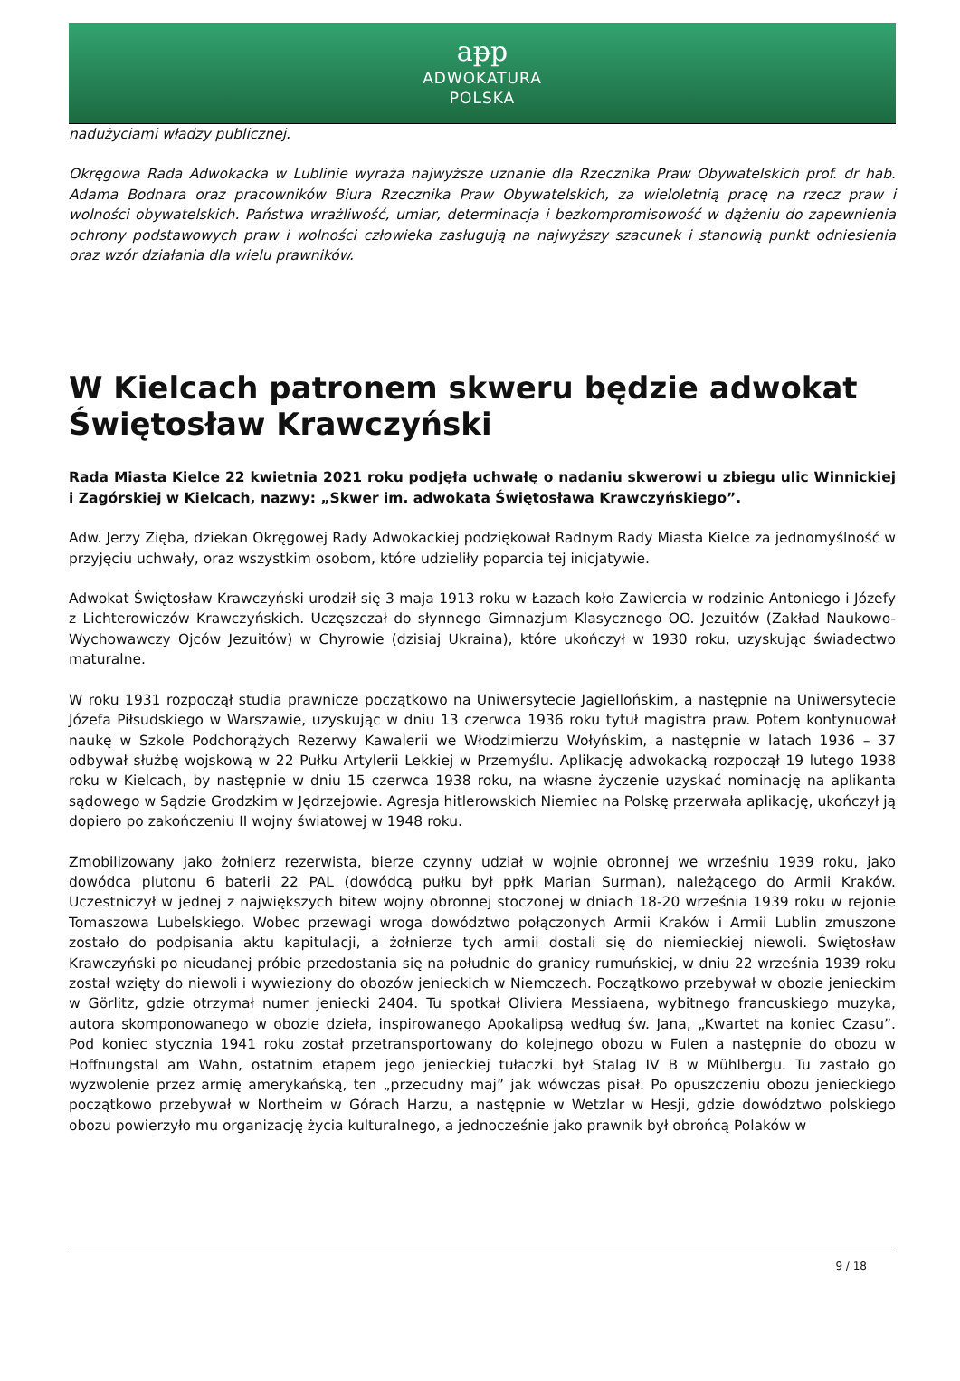aᵽp
ADWOKATURA
POLSKA
nadużyciami władzy publicznej.
Okręgowa Rada Adwokacka w Lublinie wyraża najwyższe uznanie dla Rzecznika Praw Obywatelskich prof. dr hab. Adama Bodnara oraz pracowników Biura Rzecznika Praw Obywatelskich, za wieloletnią pracę na rzecz praw i wolności obywatelskich. Państwa wrażliwość, umiar, determinacja i bezkompromisowość w dążeniu do zapewnienia ochrony podstawowych praw i wolności człowieka zasługują na najwyższy szacunek i stanowią punkt odniesienia oraz wzór działania dla wielu prawników.
W Kielcach patronem skweru będzie adwokat Świętosław Krawczyński
Rada Miasta Kielce 22 kwietnia 2021 roku podjęła uchwałę o nadaniu skwerowi u zbiegu ulic Winnickiej i Zagórskiej w Kielcach, nazwy: „Skwer im. adwokata Świętosława Krawczyńskiego”.
Adw. Jerzy Zięba, dziekan Okręgowej Rady Adwokackiej podziękował Radnym Rady Miasta Kielce za jednomyślność w przyjęciu uchwały, oraz wszystkim osobom, które udzieliły poparcia tej inicjatywie.
Adwokat Świętosław Krawczyński urodził się 3 maja 1913 roku w Łazach koło Zawiercia w rodzinie Antoniego i Józefy z Lichterowiczów Krawczyńskich. Uczęszczał do słynnego Gimnazjum Klasycznego OO. Jezuitów (Zakład Naukowo-Wychowawczy Ojców Jezuitów) w Chyrowie (dzisiaj Ukraina), które ukończył w 1930 roku, uzyskując świadectwo maturalne.
W roku 1931 rozpoczął studia prawnicze początkowo na Uniwersytecie Jagiellońskim, a następnie na Uniwersytecie Józefa Piłsudskiego w Warszawie, uzyskując w dniu 13 czerwca 1936 roku tytuł magistra praw. Potem kontynuował naukę w Szkole Podchorążych Rezerwy Kawalerii we Włodzimierzu Wołyńskim, a następnie w latach 1936 – 37 odbywał służbę wojskową w 22 Pułku Artylerii Lekkiej w Przemyślu. Aplikację adwokacką rozpoczął 19 lutego 1938 roku w Kielcach, by następnie w dniu 15 czerwca 1938 roku, na własne życzenie uzyskać nominację na aplikanta sądowego w Sądzie Grodzkim w Jędrzejowie. Agresja hitlerowskich Niemiec na Polskę przerwała aplikację, ukończył ją dopiero po zakończeniu II wojny światowej w 1948 roku.
Zmobilizowany jako żołnierz rezerwista, bierze czynny udział w wojnie obronnej we wrześniu 1939 roku, jako dowódca plutonu 6 baterii 22 PAL (dowódcą pułku był ppłk Marian Surman), należącego do Armii Kraków. Uczestniczył w jednej z największych bitew wojny obronnej stoczonej w dniach 18-20 września 1939 roku w rejonie Tomaszowa Lubelskiego. Wobec przewagi wroga dowództwo połączonych Armii Kraków i Armii Lublin zmuszone zostało do podpisania aktu kapitulacji, a żołnierze tych armii dostali się do niemieckiej niewoli. Świętosław Krawczyński po nieudanej próbie przedostania się na południe do granicy rumuńskiej, w dniu 22 września 1939 roku został wzięty do niewoli i wywieziony do obozów jenieckich w Niemczech. Początkowo przebywał w obozie jenieckim w Görlitz, gdzie otrzymał numer jeniecki 2404. Tu spotkał Oliviera Messiaena, wybitnego francuskiego muzyka, autora skomponowanego w obozie dzieła, inspirowanego Apokalipsą według św. Jana, „Kwartet na koniec Czasu”. Pod koniec stycznia 1941 roku został przetransportowany do kolejnego obozu w Fulen a następnie do obozu w Hoffnungstal am Wahn, ostatnim etapem jego jenieckiej tułaczki był Stalag IV B w Mühlbergu. Tu zastało go wyzwolenie przez armię amerykańską, ten „przecudny maj” jak wówczas pisał. Po opuszczeniu obozu jenieckiego początkowo przebywał w Northeim w Górach Harzu, a następnie w Wetzlar w Hesji, gdzie dowództwo polskiego obozu powierzyło mu organizację życia kulturalnego, a jednocześnie jako prawnik był obrońcą Polaków w
9 / 18